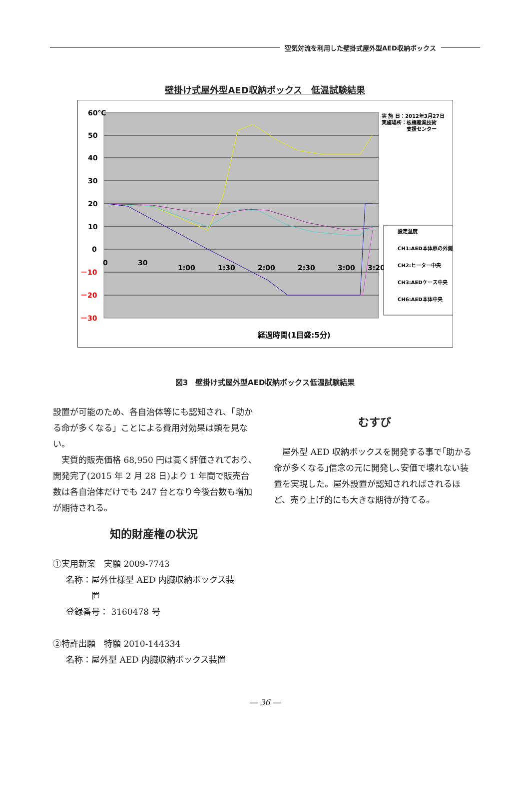空気対流を利用した壁掛式屋外型AED収納ボックス
壁掛け式屋外型AED収納ボックス　低温試験結果
60℃
50
40
30
20
10
0
－10
－20
－30
0
30
1:00
1:30
2:00
2:30
3:00
3:20
経過時間(1目盛:5分)
実 施 日：2012年3月27日
実施場所：板橋産業技術
支援センター
設定温度
CH1:AED本体扉の外側
CH2:ヒーター中央
CH3:AEDケース中央
CH6:AED本体中央
図3　壁掛け式屋外型AED収納ボックス低温試験結果
設置が可能のため、各自治体等にも認知され、「助かる命が多くなる」ことによる費用対効果は類を見ない。
　実質的販売価格 68,950 円は高く評価されており､開発完了(2015 年 2 月 28 日)より 1 年間で販売台数は各自治体だけでも 247 台となり今後台数も増加が期待される。
知的財産権の状況
①実用新案　実願 2009-7743
名称：屋外仕様型 AED 内臓収納ボックス装
　　　置
登録番号： 3160478 号
②特許出願　特願 2010-144334
名称：屋外型 AED 内臓収納ボックス装置
むすび
　屋外型 AED 収納ボックスを開発する事で｢助かる命が多くなる｣信念の元に開発し､安価で壊れない装置を実現した。屋外設置が認知されればされるほど、売り上げ的にも大きな期待が持てる。
― 36 ―